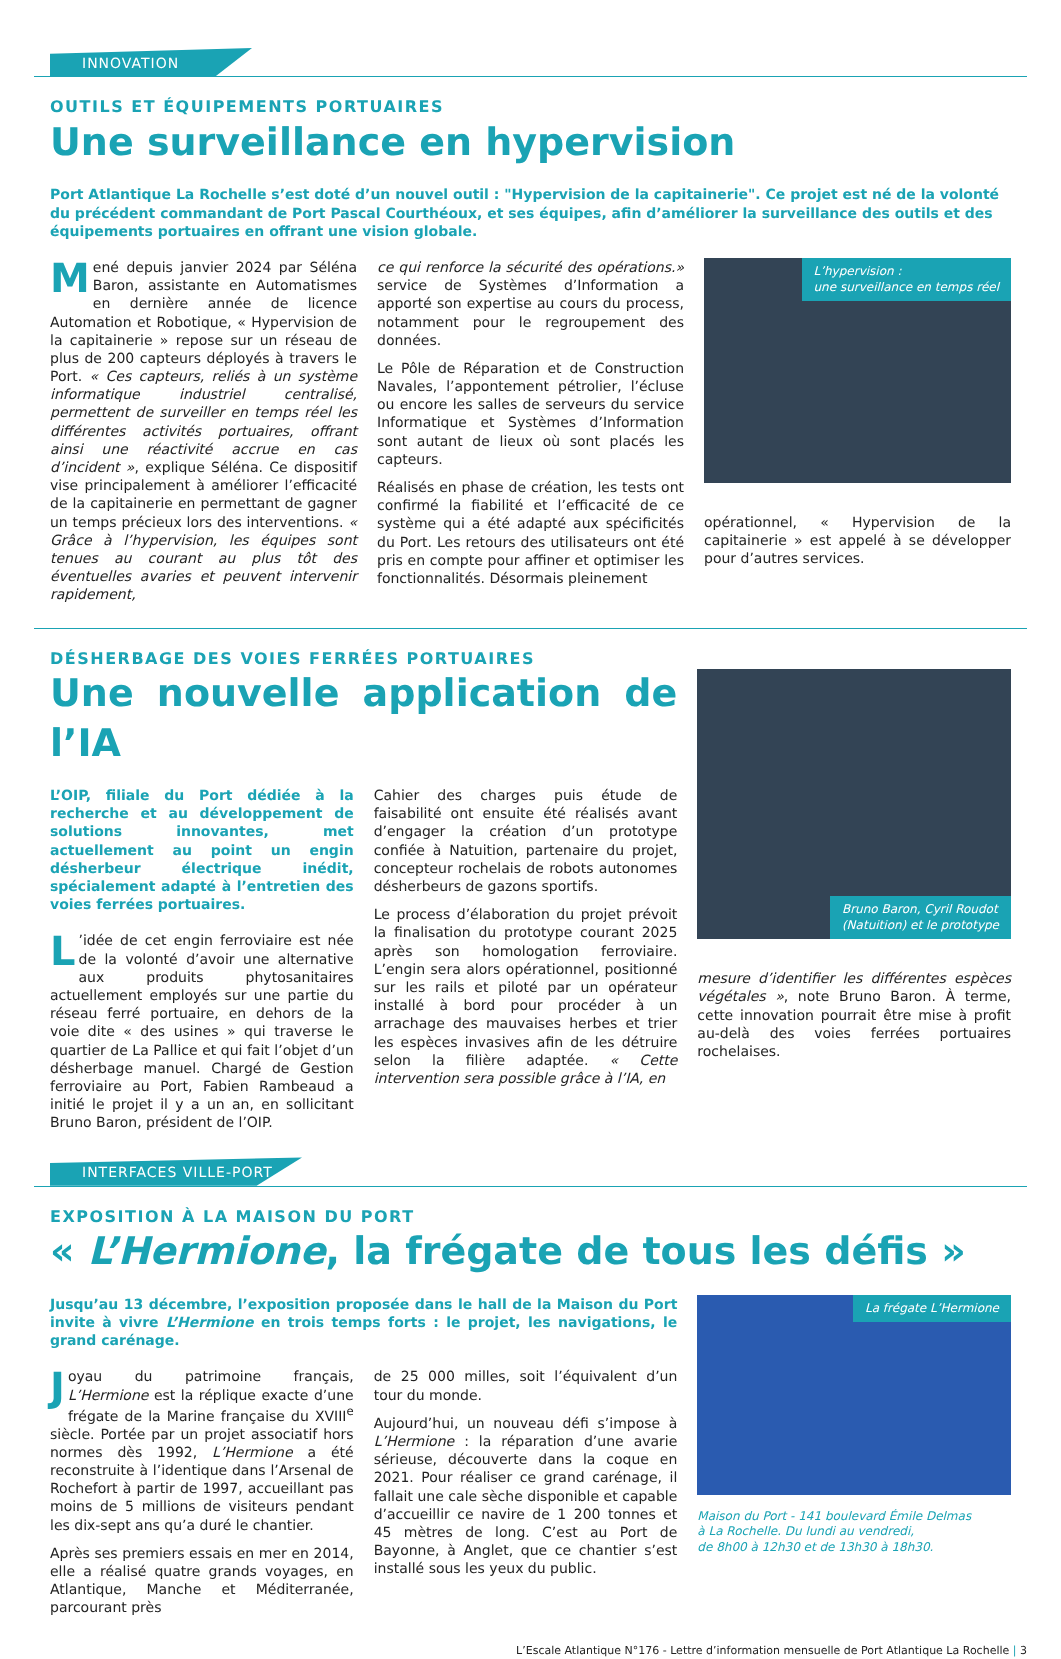INNOVATION
OUTILS ET ÉQUIPEMENTS PORTUAIRES
Une surveillance en hypervision
Port Atlantique La Rochelle s’est doté d’un nouvel outil : "Hypervision de la capitainerie". Ce projet est né de la volonté du précédent commandant de Port Pascal Courthéoux, et ses équipes, afin d’améliorer la surveillance des outils et des équipements portuaires en offrant une vision globale.
Mené depuis janvier 2024 par Séléna Baron, assistante en Automatismes en dernière année de licence Automation et Robotique, « Hypervision de la capitainerie » repose sur un réseau de plus de 200 capteurs déployés à travers le Port. « Ces capteurs, reliés à un système informatique industriel centralisé, permettent de surveiller en temps réel les différentes activités portuaires, offrant ainsi une réactivité accrue en cas d’incident », explique Séléna. Ce dispositif vise principalement à améliorer l’efficacité de la capitainerie en permettant de gagner un temps précieux lors des interventions. « Grâce à l’hypervision, les équipes sont tenues au courant au plus tôt des éventuelles avaries et peuvent intervenir rapidement,
ce qui renforce la sécurité des opérations.» service de Systèmes d’Information a apporté son expertise au cours du process, notamment pour le regroupement des données.
Le Pôle de Réparation et de Construction Navales, l’appontement pétrolier, l’écluse ou encore les salles de serveurs du service Informatique et Systèmes d’Information sont autant de lieux où sont placés les capteurs.
Réalisés en phase de création, les tests ont confirmé la fiabilité et l’efficacité de ce système qui a été adapté aux spécificités du Port. Les retours des utilisateurs ont été pris en compte pour affiner et optimiser les fonctionnalités. Désormais pleinement
L’hypervision :
une surveillance en temps réel
opérationnel, « Hypervision de la capitainerie » est appelé à se développer pour d’autres services.
DÉSHERBAGE DES VOIES FERRÉES PORTUAIRES
Une nouvelle application de l’IA
L’OIP, filiale du Port dédiée à la recherche et au développement de solutions innovantes, met actuellement au point un engin désherbeur électrique inédit, spécialement adapté à l’entretien des voies ferrées portuaires.
L’idée de cet engin ferroviaire est née de la volonté d’avoir une alternative aux produits phytosanitaires actuellement employés sur une partie du réseau ferré portuaire, en dehors de la voie dite « des usines » qui traverse le quartier de La Pallice et qui fait l’objet d’un désherbage manuel. Chargé de Gestion ferroviaire au Port, Fabien Rambeaud a initié le projet il y a un an, en sollicitant Bruno Baron, président de l’OIP.
Cahier des charges puis étude de faisabilité ont ensuite été réalisés avant d’engager la création d’un prototype confiée à Natuition, partenaire du projet, concepteur rochelais de robots autonomes désherbeurs de gazons sportifs.
Le process d’élaboration du projet prévoit la finalisation du prototype courant 2025 après son homologation ferroviaire. L’engin sera alors opérationnel, positionné sur les rails et piloté par un opérateur installé à bord pour procéder à un arrachage des mauvaises herbes et trier les espèces invasives afin de les détruire selon la filière adaptée. « Cette intervention sera possible grâce à l’IA, en
Bruno Baron, Cyril Roudot
(Natuition) et le prototype
mesure d’identifier les différentes espèces végétales », note Bruno Baron. À terme, cette innovation pourrait être mise à profit au-delà des voies ferrées portuaires rochelaises.
INTERFACES VILLE-PORT
EXPOSITION À LA MAISON DU PORT
« L’Hermione, la frégate de tous les défis »
Jusqu’au 13 décembre, l’exposition proposée dans le hall de la Maison du Port invite à vivre L’Hermione en trois temps forts : le projet, les navigations, le grand carénage.
Joyau du patrimoine français, L’Hermione est la réplique exacte d’une frégate de la Marine française du XVIII<sup>e</sup> siècle. Portée par un projet associatif hors normes dès 1992, L’Hermione a été reconstruite à l’identique dans l’Arsenal de Rochefort à partir de 1997, accueillant pas moins de 5 millions de visiteurs pendant les dix-sept ans qu’a duré le chantier.
Après ses premiers essais en mer en 2014, elle a réalisé quatre grands voyages, en Atlantique, Manche et Méditerranée, parcourant près
de 25 000 milles, soit l’équivalent d’un tour du monde.
Aujourd’hui, un nouveau défi s’impose à L’Hermione : la réparation d’une avarie sérieuse, découverte dans la coque en 2021. Pour réaliser ce grand carénage, il fallait une cale sèche disponible et capable d’accueillir ce navire de 1 200 tonnes et 45 mètres de long. C’est au Port de Bayonne, à Anglet, que ce chantier s’est installé sous les yeux du public.
La frégate L’Hermione
Maison du Port - 141 boulevard Émile Delmas
à La Rochelle. Du lundi au vendredi,
de 8h00 à 12h30 et de 13h30 à 18h30.
L’Escale Atlantique N°176 - Lettre d’information mensuelle de Port Atlantique La Rochelle | 3